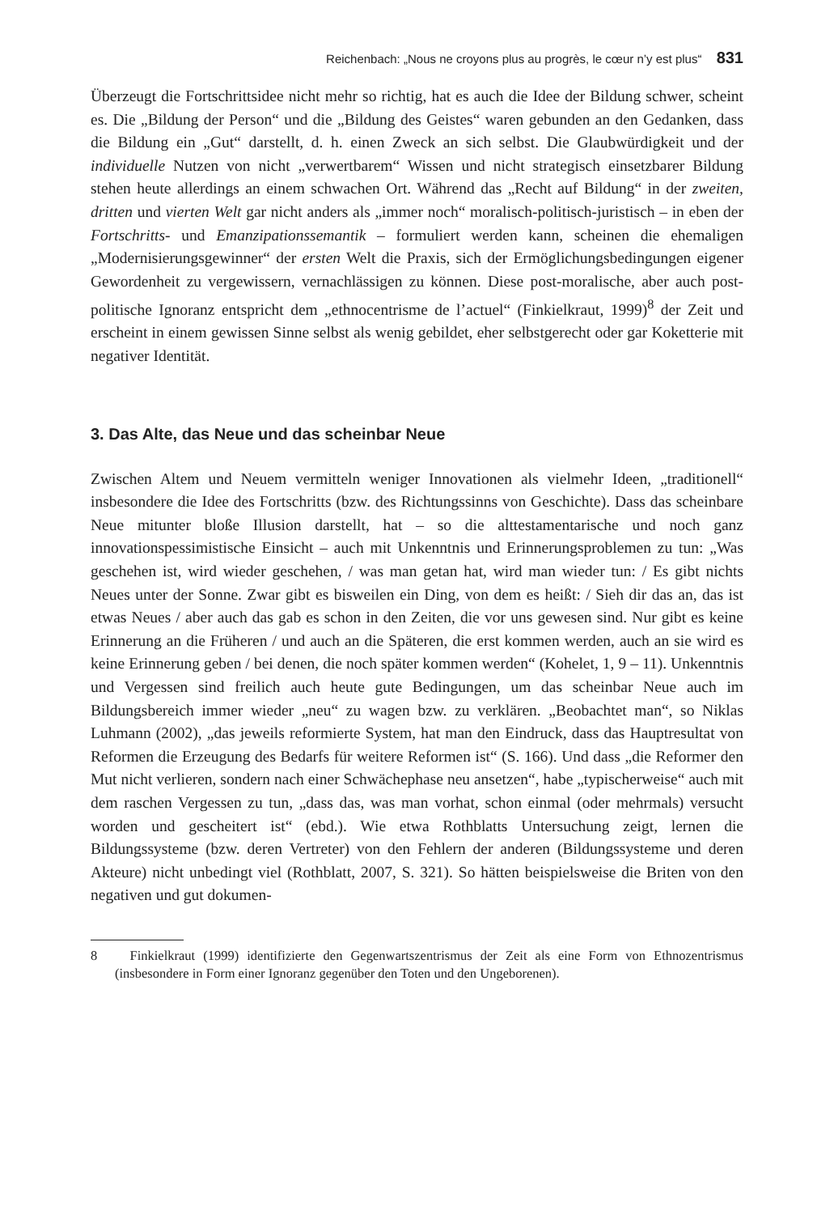Reichenbach: „Nous ne croyons plus au progrès, le cœur n’y est plus“ 831
Überzeugt die Fortschrittsidee nicht mehr so richtig, hat es auch die Idee der Bildung schwer, scheint es. Die „Bildung der Person“ und die „Bildung des Geistes“ waren gebunden an den Gedanken, dass die Bildung ein „Gut“ darstellt, d. h. einen Zweck an sich selbst. Die Glaubwürdigkeit und der individuelle Nutzen von nicht „verwertbarem“ Wissen und nicht strategisch einsetzbarer Bildung stehen heute allerdings an einem schwachen Ort. Während das „Recht auf Bildung“ in der zweiten, dritten und vierten Welt gar nicht anders als „immer noch“ moralisch-politisch-juristisch – in eben der Fortschritts- und Emanzipationssemantik – formuliert werden kann, scheinen die ehemaligen „Modernisierungsgewinner“ der ersten Welt die Praxis, sich der Ermöglichungsbedingungen eigener Gewordenheit zu vergewissern, vernachlässigen zu können. Diese post-moralische, aber auch post-politische Ignoranz entspricht dem „ethnocentrisme de l’actuel“ (Finkielkraut, 1999)<sup>8</sup> der Zeit und erscheint in einem gewissen Sinne selbst als wenig gebildet, eher selbstgerecht oder gar Koketterie mit negativer Identität.
3. Das Alte, das Neue und das scheinbar Neue
Zwischen Altem und Neuem vermitteln weniger Innovationen als vielmehr Ideen, „traditionell“ insbesondere die Idee des Fortschritts (bzw. des Richtungssinns von Geschichte). Dass das scheinbare Neue mitunter bloße Illusion darstellt, hat – so die alttestamentarische und noch ganz innovationspessimistische Einsicht – auch mit Unkenntnis und Erinnerungsproblemen zu tun: „Was geschehen ist, wird wieder geschehen, / was man getan hat, wird man wieder tun: / Es gibt nichts Neues unter der Sonne. Zwar gibt es bisweilen ein Ding, von dem es heißt: / Sieh dir das an, das ist etwas Neues / aber auch das gab es schon in den Zeiten, die vor uns gewesen sind. Nur gibt es keine Erinnerung an die Früheren / und auch an die Späteren, die erst kommen werden, auch an sie wird es keine Erinnerung geben / bei denen, die noch später kommen werden“ (Kohelet, 1, 9 – 11). Unkenntnis und Vergessen sind freilich auch heute gute Bedingungen, um das scheinbar Neue auch im Bildungsbereich immer wieder „neu“ zu wagen bzw. zu verklären. „Beobachtet man“, so Niklas Luhmann (2002), „das jeweils reformierte System, hat man den Eindruck, dass das Hauptresultat von Reformen die Erzeugung des Bedarfs für weitere Reformen ist“ (S. 166). Und dass „die Reformer den Mut nicht verlieren, sondern nach einer Schwächephase neu ansetzen“, habe „typischerweise“ auch mit dem raschen Vergessen zu tun, „dass das, was man vorhat, schon einmal (oder mehrmals) versucht worden und gescheitert ist“ (ebd.). Wie etwa Rothblatts Untersuchung zeigt, lernen die Bildungssysteme (bzw. deren Vertreter) von den Fehlern der anderen (Bildungssysteme und deren Akteure) nicht unbedingt viel (Rothblatt, 2007, S. 321). So hätten beispielsweise die Briten von den negativen und gut dokumen-
8 Finkielkraut (1999) identifizierte den Gegenwartszentrismus der Zeit als eine Form von Ethnozentrismus (insbesondere in Form einer Ignoranz gegenüber den Toten und den Ungeborenen).